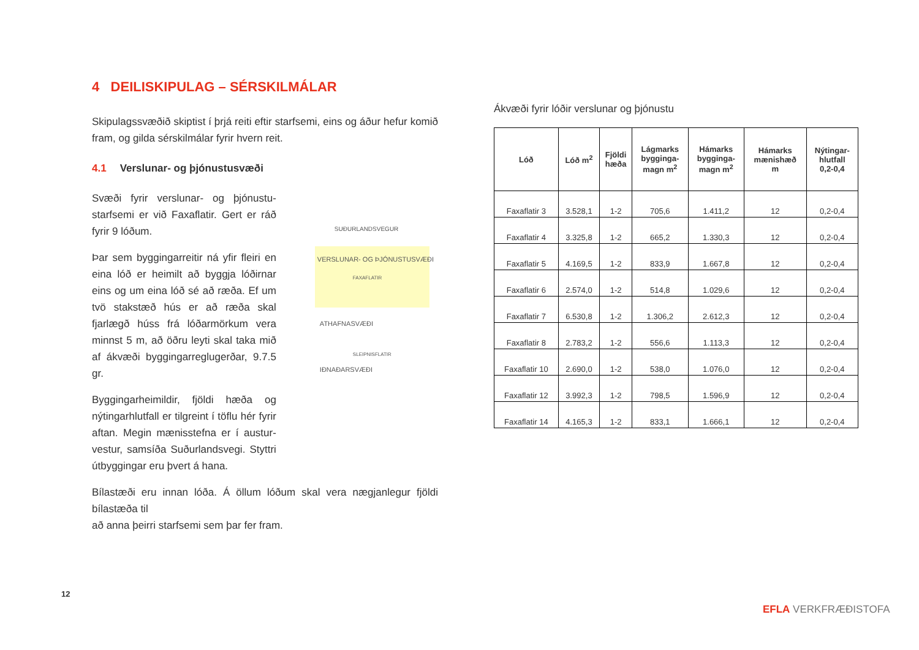4 DEILISKIPULAG – SÉRSKILMÁLAR
Skipulagssvæðið skiptist í þrjá reiti eftir starfsemi, eins og áður hefur komið fram, og gilda sérskilmálar fyrir hvern reit.
4.1 Verslunar- og þjónustusvæði
Svæði fyrir verslunar- og þjónustu-starfsemi er við Faxaflatir. Gert er ráð fyrir 9 lóðum.
Þar sem byggingarreitir ná yfir fleiri en eina lóð er heimilt að byggja lóðirnar eins og um eina lóð sé að ræða. Ef um tvö stakstæð hús er að ræða skal fjarlægð húss frá lóðarmörkum vera minnst 5 m, að öðru leyti skal taka mið af ákvæði byggingarreglugerðar, 9.7.5 gr.
Byggingarheimildir, fjöldi hæða og nýtingarhlutfall er tilgreint í töflu hér fyrir aftan. Megin mænisstefna er í austur-vestur, samsíða Suðurlandsvegi. Styttri útbyggingar eru þvert á hana.
SUÐURLANDSVEGUR
VERSLUNAR- OG ÞJÓNUSTUSVÆÐI
FAXAFLATIR
ATHAFNASVÆÐI
SLEIPNISFLATIR
IÐNAÐARSVÆÐI
Bílastæði eru innan lóða. Á öllum lóðum skal vera nægjanlegur fjöldi bílastæða til
að anna þeirri starfsemi sem þar fer fram.
Ákvæði fyrir lóðir verslunar og þjónustu
| Lóð | Lóð m<sup>2</sup> | Fjöldi hæða | Lágmarks bygginga- magn m<sup>2</sup> | Hámarks bygginga- magn m<sup>2</sup> | Hámarks mænishæð m | Nýtingar- hlutfall 0,2-0,4 |
| --- | --- | --- | --- | --- | --- | --- |
| Faxaflatir 3 | 3.528,1 | 1-2 | 705,6 | 1.411,2 | 12 | 0,2-0,4 |
| Faxaflatir 4 | 3.325,8 | 1-2 | 665,2 | 1.330,3 | 12 | 0,2-0,4 |
| Faxaflatir 5 | 4.169,5 | 1-2 | 833,9 | 1.667,8 | 12 | 0,2-0,4 |
| Faxaflatir 6 | 2.574,0 | 1-2 | 514,8 | 1.029,6 | 12 | 0,2-0,4 |
| Faxaflatir 7 | 6.530,8 | 1-2 | 1.306,2 | 2.612,3 | 12 | 0,2-0,4 |
| Faxaflatir 8 | 2.783,2 | 1-2 | 556,6 | 1.113,3 | 12 | 0,2-0,4 |
| Faxaflatir 10 | 2.690,0 | 1-2 | 538,0 | 1.076,0 | 12 | 0,2-0,4 |
| Faxaflatir 12 | 3.992,3 | 1-2 | 798,5 | 1.596,9 | 12 | 0,2-0,4 |
| Faxaflatir 14 | 4.165,3 | 1-2 | 833,1 | 1.666,1 | 12 | 0,2-0,4 |
12
EFLA VERKFRÆÐISTOFA